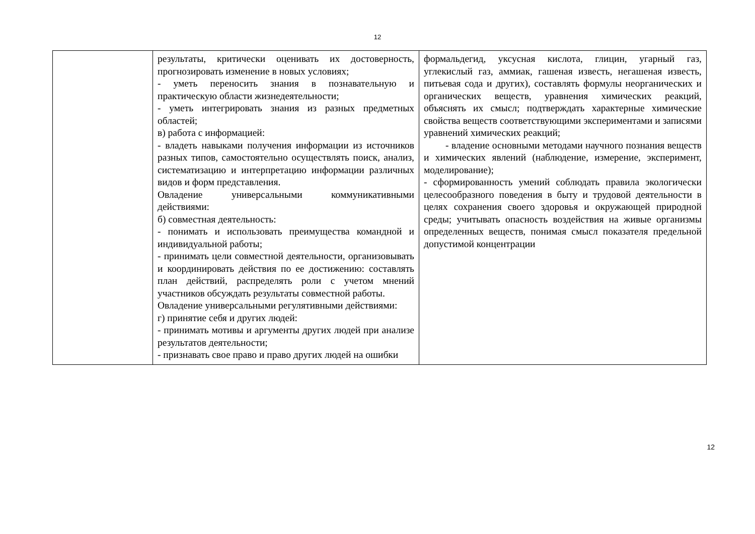12
| | результаты, критически оценивать их достоверность, прогнозировать изменение в новых условиях; - уметь переносить знания в познавательную и практическую области жизнедеятельности; - уметь интегрировать знания из разных предметных областей; в) работа с информацией: - владеть навыками получения информации из источников разных типов, самостоятельно осуществлять поиск, анализ, систематизацию и интерпретацию информации различных видов и форм представления. Овладение универсальными коммуникативными действиями: б) совместная деятельность: - понимать и использовать преимущества командной и индивидуальной работы; - принимать цели совместной деятельности, организовывать и координировать действия по ее достижению: составлять план действий, распределять роли с учетом мнений участников обсуждать результаты совместной работы. Овладение универсальными регулятивными действиями: г) принятие себя и других людей: - принимать мотивы и аргументы других людей при анализе результатов деятельности; - признавать свое право и право других людей на ошибки | формальдегид, уксусная кислота, глицин, угарный газ, углекислый газ, аммиак, гашеная известь, негашеная известь, питьевая сода и других), составлять формулы неорганических и органических веществ, уравнения химических реакций, объяснять их смысл; подтверждать характерные химические свойства веществ соответствующими экспериментами и записями уравнений химических реакций; - владение основными методами научного познания веществ и химических явлений (наблюдение, измерение, эксперимент, моделирование); - сформированность умений соблюдать правила экологически целесообразного поведения в быту и трудовой деятельности в целях сохранения своего здоровья и окружающей природной среды; учитывать опасность воздействия на живые организмы определенных веществ, понимая смысл показателя предельной допустимой концентрации |
12